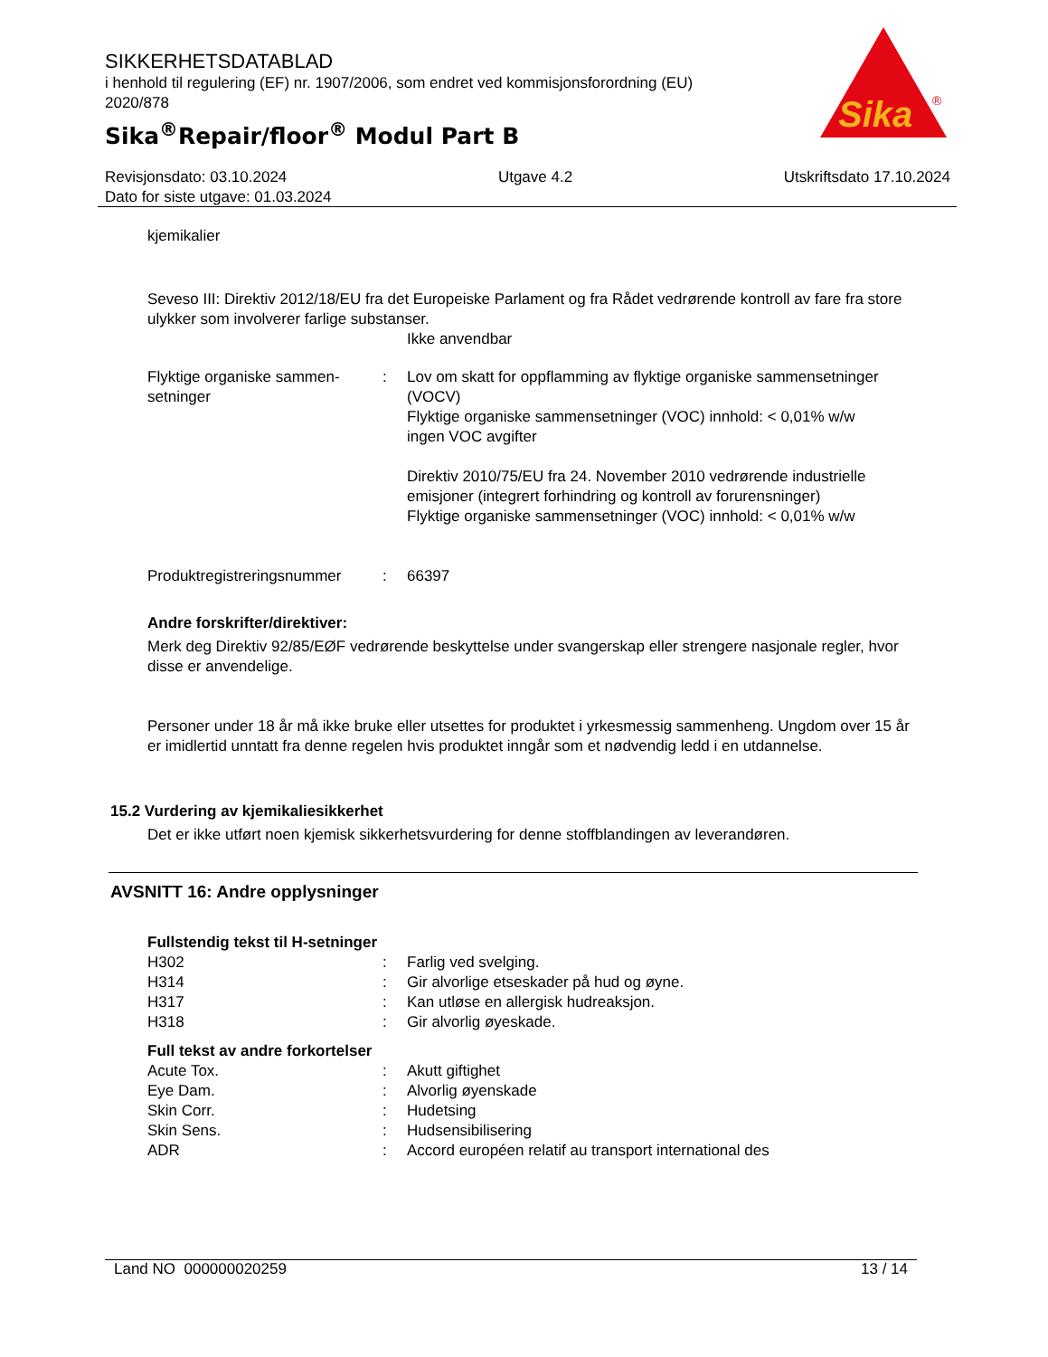SIKKERHETSDATABLAD
i henhold til regulering (EF) nr. 1907/2006, som endret ved kommisjonsforordning (EU) 2020/878
Sika<sup>®</sup>Repair/floor<sup>®</sup> Modul Part B
Sika
®
Revisjonsdato: 03.10.2024 Utgave 4.2 Utskriftsdato 17.10.2024
Dato for siste utgave: 01.03.2024
kjemikalier
Seveso III: Direktiv 2012/18/EU fra det Europeiske Parlament og fra Rådet vedrørende kontroll av fare fra store ulykker som involverer farlige substanser.
Ikke anvendbar
Flyktige organiske sammen­setninger
: Lov om skatt for oppflamming av flyktige organiske sammensetninger (VOCV)
Flyktige organiske sammensetninger (VOC) innhold: < 0,01% w/w
ingen VOC avgifter
Direktiv 2010/75/EU fra 24. November 2010 vedrørende industrielle emisjoner (integrert forhindring og kontroll av forurensninger)
Flyktige organiske sammensetninger (VOC) innhold: < 0,01% w/w
Produktregistreringsnummer
: 66397
Andre forskrifter/direktiver:
Merk deg Direktiv 92/85/EØF vedrørende beskyttelse under svangerskap eller strengere nasjonale regler, hvor disse er anvendelige.
Personer under 18 år må ikke bruke eller utsettes for produktet i yrkesmessig sammenheng. Ungdom over 15 år er imidlertid unntatt fra denne regelen hvis produktet inngår som et nødvendig ledd i en utdannelse.
15.2 Vurdering av kjemikaliesikkerhet
Det er ikke utført noen kjemisk sikkerhetsvurdering for denne stoffblandingen av leverandøren.
AVSNITT 16: Andre opplysninger
Fullstendig tekst til H-setninger
H302 : Farlig ved svelging.
H314 : Gir alvorlige etseskader på hud og øyne.
H317 : Kan utløse en allergisk hudreaksjon.
H318 : Gir alvorlig øyeskade.
Full tekst av andre forkortelser
Acute Tox. : Akutt giftighet
Eye Dam. : Alvorlig øyenskade
Skin Corr. : Hudetsing
Skin Sens. : Hudsensibilisering
ADR : Accord européen relatif au transport international des
Land NO 000000020259 13 / 14